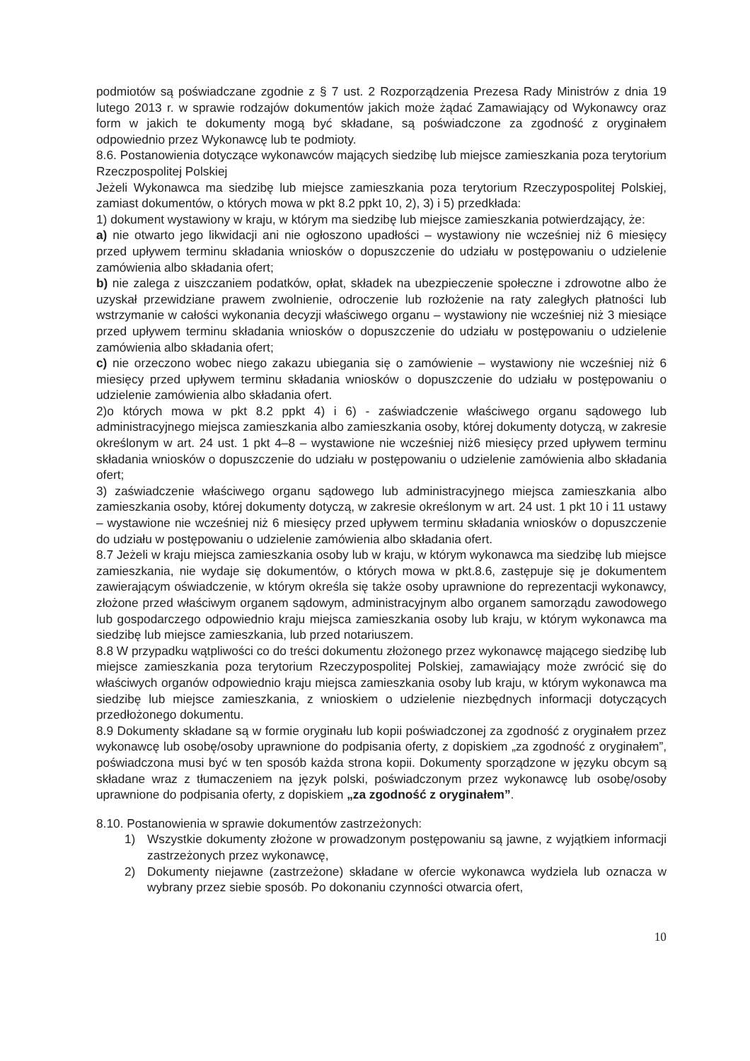podmiotów są poświadczane zgodnie z § 7 ust. 2 Rozporządzenia Prezesa Rady Ministrów z dnia 19 lutego 2013 r. w sprawie rodzajów dokumentów jakich może żądać Zamawiający od Wykonawcy oraz form w jakich te dokumenty mogą być składane, są poświadczone za zgodność z oryginałem odpowiednio przez Wykonawcę lub te podmioty.
8.6. Postanowienia dotyczące wykonawców mających siedzibę lub miejsce zamieszkania poza terytorium Rzeczpospolitej Polskiej
Jeżeli Wykonawca ma siedzibę lub miejsce zamieszkania poza terytorium Rzeczypospolitej Polskiej, zamiast dokumentów, o których mowa w pkt 8.2 ppkt 10, 2), 3) i 5) przedkłada:
1) dokument wystawiony w kraju, w którym ma siedzibę lub miejsce zamieszkania potwierdzający, że:
a) nie otwarto jego likwidacji ani nie ogłoszono upadłości – wystawiony nie wcześniej niż 6 miesięcy przed upływem terminu składania wniosków o dopuszczenie do udziału w postępowaniu o udzielenie zamówienia albo składania ofert;
b) nie zalega z uiszczaniem podatków, opłat, składek na ubezpieczenie społeczne i zdrowotne albo że uzyskał przewidziane prawem zwolnienie, odroczenie lub rozłożenie na raty zaległych płatności lub wstrzymanie w całości wykonania decyzji właściwego organu – wystawiony nie wcześniej niż 3 miesiące przed upływem terminu składania wniosków o dopuszczenie do udziału w postępowaniu o udzielenie zamówienia albo składania ofert;
c) nie orzeczono wobec niego zakazu ubiegania się o zamówienie – wystawiony nie wcześniej niż 6 miesięcy przed upływem terminu składania wniosków o dopuszczenie do udziału w postępowaniu o udzielenie zamówienia albo składania ofert.
2)o których mowa w pkt 8.2 ppkt 4) i 6) - zaświadczenie właściwego organu sądowego lub administracyjnego miejsca zamieszkania albo zamieszkania osoby, której dokumenty dotyczą, w zakresie określonym w art. 24 ust. 1 pkt 4–8 – wystawione nie wcześniej niż6 miesięcy przed upływem terminu składania wniosków o dopuszczenie do udziału w postępowaniu o udzielenie zamówienia albo składania ofert;
3) zaświadczenie właściwego organu sądowego lub administracyjnego miejsca zamieszkania albo zamieszkania osoby, której dokumenty dotyczą, w zakresie określonym w art. 24 ust. 1 pkt 10 i 11 ustawy – wystawione nie wcześniej niż 6 miesięcy przed upływem terminu składania wniosków o dopuszczenie do udziału w postępowaniu o udzielenie zamówienia albo składania ofert.
8.7 Jeżeli w kraju miejsca zamieszkania osoby lub w kraju, w którym wykonawca ma siedzibę lub miejsce zamieszkania, nie wydaje się dokumentów, o których mowa w pkt.8.6, zastępuje się je dokumentem zawierającym oświadczenie, w którym określa się także osoby uprawnione do reprezentacji wykonawcy, złożone przed właściwym organem sądowym, administracyjnym albo organem samorządu zawodowego lub gospodarczego odpowiednio kraju miejsca zamieszkania osoby lub kraju, w którym wykonawca ma siedzibę lub miejsce zamieszkania, lub przed notariuszem.
8.8 W przypadku wątpliwości co do treści dokumentu złożonego przez wykonawcę mającego siedzibę lub miejsce zamieszkania poza terytorium Rzeczypospolitej Polskiej, zamawiający może zwrócić się do właściwych organów odpowiednio kraju miejsca zamieszkania osoby lub kraju, w którym wykonawca ma siedzibę lub miejsce zamieszkania, z wnioskiem o udzielenie niezbędnych informacji dotyczących przedłożonego dokumentu.
8.9 Dokumenty składane są w formie oryginału lub kopii poświadczonej za zgodność z oryginałem przez wykonawcę lub osobę/osoby uprawnione do podpisania oferty, z dopiskiem „za zgodność z oryginałem”, poświadczona musi być w ten sposób każda strona kopii. Dokumenty sporządzone w języku obcym są składane wraz z tłumaczeniem na język polski, poświadczonym przez wykonawcę lub osobę/osoby uprawnione do podpisania oferty, z dopiskiem „za zgodność z oryginałem”.
8.10. Postanowienia w sprawie dokumentów zastrzeżonych:
1) Wszystkie dokumenty złożone w prowadzonym postępowaniu są jawne, z wyjątkiem informacji zastrzeżonych przez wykonawcę,
2) Dokumenty niejawne (zastrzeżone) składane w ofercie wykonawca wydziela lub oznacza w wybrany przez siebie sposób. Po dokonaniu czynności otwarcia ofert,
10